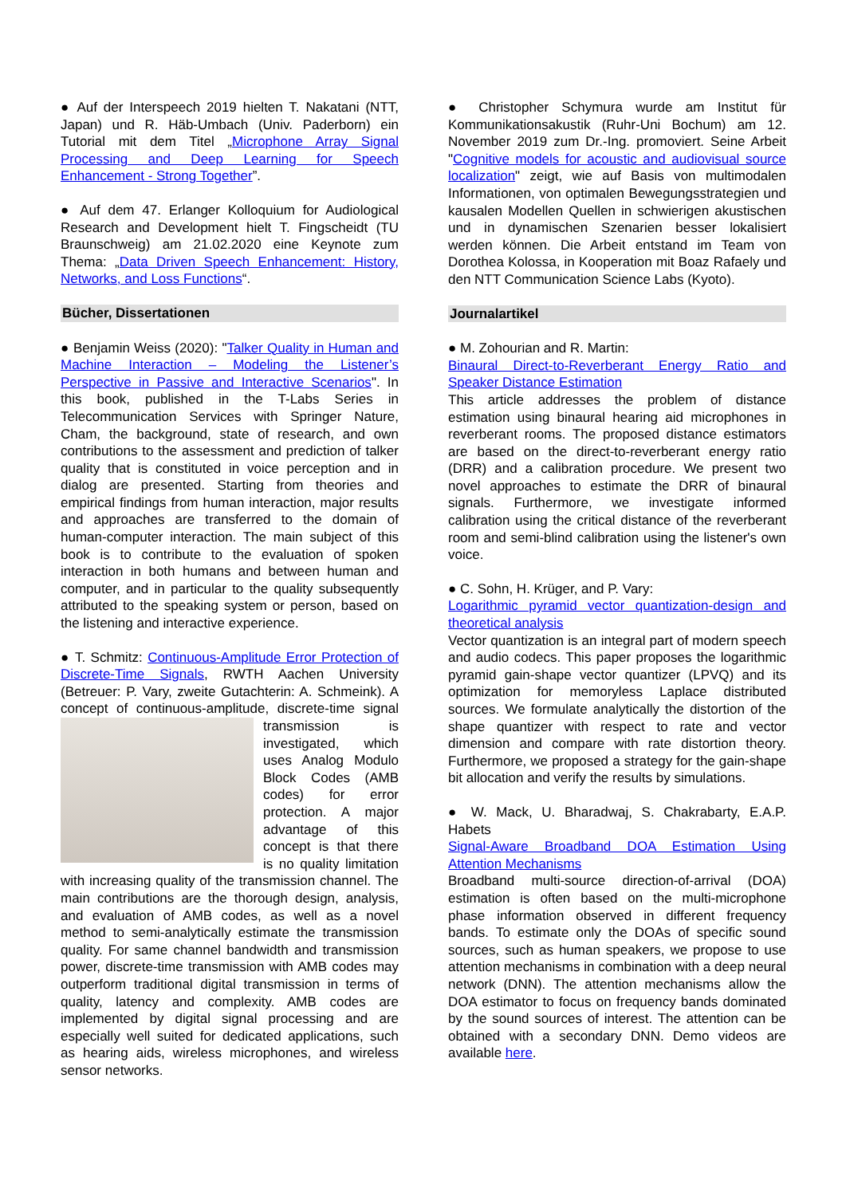● Auf der Interspeech 2019 hielten T. Nakatani (NTT, Japan) und R. Häb-Umbach (Univ. Paderborn) ein Tutorial mit dem Titel „Microphone Array Signal Processing and Deep Learning for Speech Enhancement - Strong Together”.
● Auf dem 47. Erlanger Kolloquium for Audiological Research and Development hielt T. Fingscheidt (TU Braunschweig) am 21.02.2020 eine Keynote zum Thema: „Data Driven Speech Enhancement: History, Networks, and Loss Functions“.
Bücher, Dissertationen
● Benjamin Weiss (2020): "Talker Quality in Human and Machine Interaction – Modeling the Listener’s Perspective in Passive and Interactive Scenarios". In this book, published in the T-Labs Series in Telecommunication Services with Springer Nature, Cham, the background, state of research, and own contributions to the assessment and prediction of talker quality that is constituted in voice perception and in dialog are presented. Starting from theories and empirical findings from human interaction, major results and approaches are transferred to the domain of human-computer interaction. The main subject of this book is to contribute to the evaluation of spoken interaction in both humans and between human and computer, and in particular to the quality subsequently attributed to the speaking system or person, based on the listening and interactive experience.
● T. Schmitz: Continuous-Amplitude Error Protection of Discrete-Time Signals, RWTH Aachen University (Betreuer: P. Vary, zweite Gutachterin: A. Schmeink). A concept of continuous-amplitude, discrete-time signal transmission is investigated, which uses Analog Modulo Block Codes (AMB codes) for error protection. A major advantage of this concept is that there is no quality limitation with increasing quality of the transmission channel. The main contributions are the thorough design, analysis, and evaluation of AMB codes, as well as a novel method to semi-analytically estimate the transmission quality. For same channel bandwidth and transmission power, discrete-time transmission with AMB codes may outperform traditional digital transmission in terms of quality, latency and complexity. AMB codes are implemented by digital signal processing and are especially well suited for dedicated applications, such as hearing aids, wireless microphones, and wireless sensor networks.
● Christopher Schymura wurde am Institut für Kommunikationsakustik (Ruhr-Uni Bochum) am 12. November 2019 zum Dr.-Ing. promoviert. Seine Arbeit "Cognitive models for acoustic and audiovisual source localization" zeigt, wie auf Basis von multimodalen Informationen, von optimalen Bewegungsstrategien und kausalen Modellen Quellen in schwierigen akustischen und in dynamischen Szenarien besser lokalisiert werden können. Die Arbeit entstand im Team von Dorothea Kolossa, in Kooperation mit Boaz Rafaely und den NTT Communication Science Labs (Kyoto).
Journalartikel
● M. Zohourian and R. Martin:
Binaural Direct-to-Reverberant Energy Ratio and Speaker Distance Estimation
This article addresses the problem of distance estimation using binaural hearing aid microphones in reverberant rooms. The proposed distance estimators are based on the direct-to-reverberant energy ratio (DRR) and a calibration procedure. We present two novel approaches to estimate the DRR of binaural signals. Furthermore, we investigate informed calibration using the critical distance of the reverberant room and semi-blind calibration using the listener's own voice.
● C. Sohn, H. Krüger, and P. Vary:
Logarithmic pyramid vector quantization-design and theoretical analysis
Vector quantization is an integral part of modern speech and audio codecs. This paper proposes the logarithmic pyramid gain-shape vector quantizer (LPVQ) and its optimization for memoryless Laplace distributed sources. We formulate analytically the distortion of the shape quantizer with respect to rate and vector dimension and compare with rate distortion theory. Furthermore, we proposed a strategy for the gain-shape bit allocation and verify the results by simulations.
● W. Mack, U. Bharadwaj, S. Chakrabarty, E.A.P. Habets
Signal-Aware Broadband DOA Estimation Using Attention Mechanisms
Broadband multi-source direction-of-arrival (DOA) estimation is often based on the multi-microphone phase information observed in different frequency bands. To estimate only the DOAs of specific sound sources, such as human speakers, we propose to use attention mechanisms in combination with a deep neural network (DNN). The attention mechanisms allow the DOA estimator to focus on frequency bands dominated by the sound sources of interest. The attention can be obtained with a secondary DNN. Demo videos are available here.